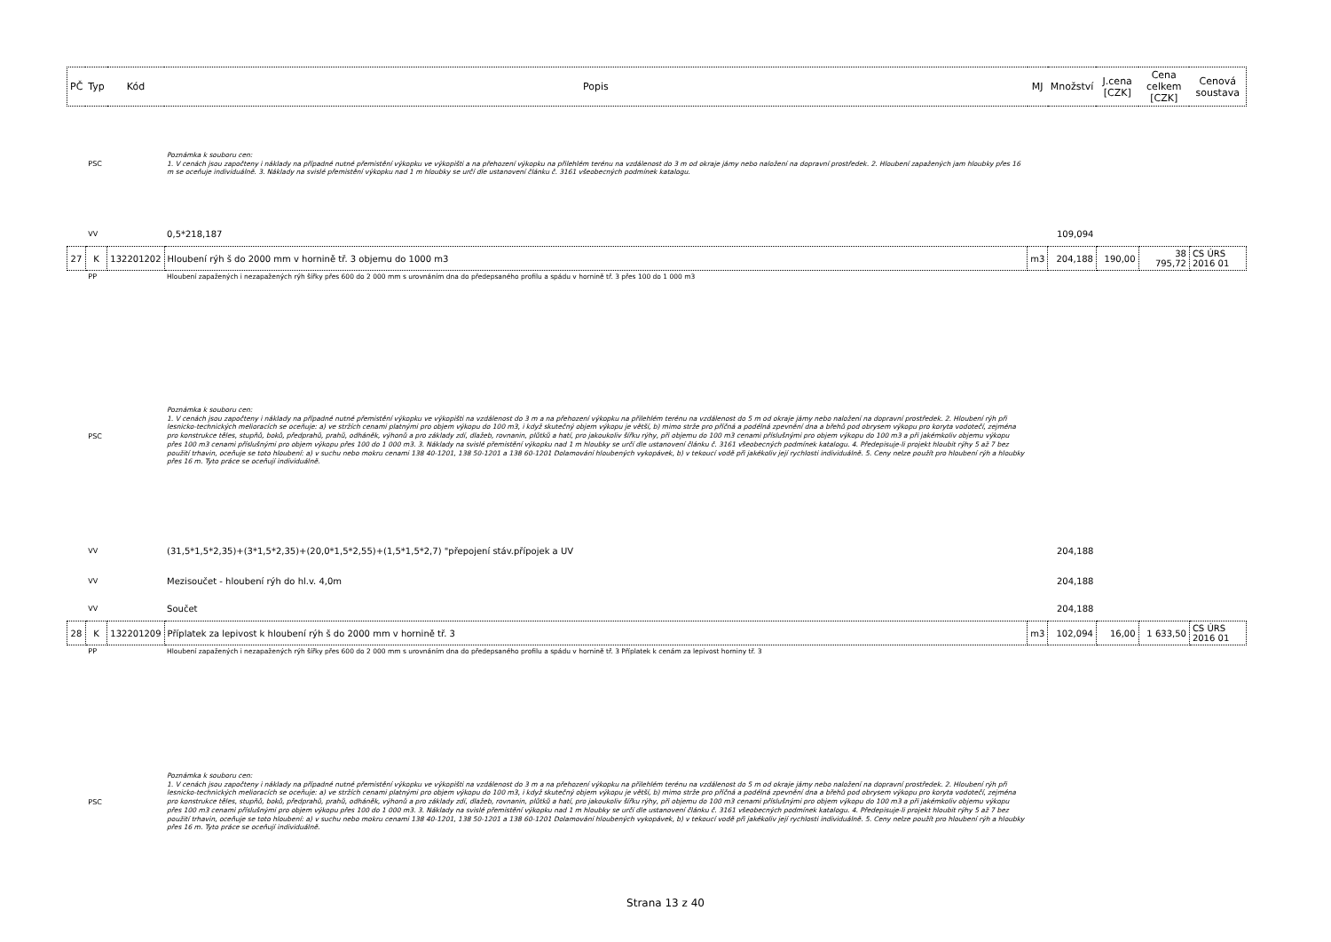| PČ | Typ | Kód | Popis | MJ | Množství | J.cena [CZK] | Cena celkem [CZK] | Cenová soustava |
| --- | --- | --- | --- | --- | --- | --- | --- | --- |
| | PSC | | Poznámka k souboru cen: 1. V cenách jsou započteny i náklady na případné nutné přemistění výkopku ve výkopišti a na přehození výkopku na přilehlém terénu na vzdálenost do 3 m od okraje jámy nebo naložení na dopravní prostředek. 2. Hloubení zapažených jam hloubky přes 16 m se oceňuje individuálně. 3. Náklady na svislé přemistění výkopku nad 1 m hloubky se určí dle ustanovení článku č. 3161 všeobecných podmínek katalogu. | | | | | |
| | VV | | 0,5*218,187 | | 109,094 | | | |
| 27 | K | 132201202 | Hloubení rýh š do 2000 mm v hornině tř. 3 objemu do 1000 m3 | m3 | 204,188 | 190,00 | 38 795,72 | CS ÚRS 2016 01 |
| | PP | | Hloubení zapažených i nezapažených rýh šířky přes 600 do 2 000 mm s urovnáním dna do předepsaného profilu a spádu v hornině tř. 3 přes 100 do 1 000 m3 | | | | | |
| | PSC | | Poznámka k souboru cen: 1. V cenách jsou započteny i náklady na případné nutné přemistění výkopku ve výkopišti na vzdálenost do 3 m a na přehození výkopku na přilehlém terénu na vzdálenost do 5 m od okraje jámy nebo naložení na dopravní prostředek. 2. Hloubení rýh při lesnicko-technických melioracích se oceňuje: a) ve stržích cenami platnými pro objem výkopu do 100 m3, i když skutečný objem výkopu je větší, b) mimo strže pro příčná a podélná zpevnění dna a břehů pod obrysem výkopu pro koryta vodotečí, zejména pro konstrukce těles, stupňů, boků, předprahů, prahů, odháněk, výhonů a pro základy zdí, dlažeb, rovnanin, plůtků a hatí, pro jakoukoliv šířku rýhy, při objemu do 100 m3 cenami příslušnými pro objem výkopu do 100 m3 a při jakémkoliv objemu výkopu přes 100 m3 cenami příslušnými pro objem výkopu přes 100 do 1 000 m3. 3. Náklady na svislé přemistění výkopku nad 1 m hloubky se určí dle ustanovení článku č. 3161 všeobecných podmínek katalogu. 4. Předepisuje-li projekt hloubit rýhy 5 až 7 bez použití trhavin, oceňuje se toto hloubení: a) v suchu nebo mokru cenami 138 40-1201, 138 50-1201 a 138 60-1201 Dolamování hloubených vykopávek, b) v tekoucí vodě při jakékoliv její rychlosti individuálně. 5. Ceny nelze použít pro hloubení rýh a hloubky přes 16 m. Tyto práce se oceňují individuálně. | | | | | |
| | VV | | (31,5*1,5*2,35)+(3*1,5*2,35)+(20,0*1,5*2,55)+(1,5*1,5*2,7) "přepojení stáv.přípojek a UV | | 204,188 | | | |
| | VV | | Mezisoučet - hloubení rýh do hl.v. 4,0m | | 204,188 | | | |
| | VV | | Součet | | 204,188 | | | |
| 28 | K | 132201209 | Příplatek za lepivost k hloubení rýh š do 2000 mm v hornině tř. 3 | m3 | 102,094 | 16,00 | 1 633,50 | CS ÚRS 2016 01 |
| | PP | | Hloubení zapažených i nezapažených rýh šířky přes 600 do 2 000 mm s urovnáním dna do předepsaného profilu a spádu v hornině tř. 3 Příplatek k cenám za lepivost horniny tř. 3 | | | | | |
| | PSC | | Poznámka k souboru cen: 1. V cenách jsou započteny i náklady na případné nutné přemistění výkopku ve výkopišti na vzdálenost do 3 m a na přehození výkopku na přilehlém terénu na vzdálenost do 5 m od okraje jámy nebo naložení na dopravní prostředek. 2. Hloubení rýh při lesnicko-technických melioracích se oceňuje: a) ve stržích cenami platnými pro objem výkopu do 100 m3, i když skutečný objem výkopu je větší, b) mimo strže pro příčná a podélná zpevnění dna a břehů pod obrysem výkopu pro koryta vodotečí, zejména pro konstrukce těles, stupňů, boků, předprahů, prahů, odháněk, výhonů a pro základy zdí, dlažeb, rovnanin, plůtků a hatí, pro jakoukoliv šířku rýhy, při objemu do 100 m3 cenami příslušnými pro objem výkopu do 100 m3 a při jakémkoliv objemu výkopu přes 100 m3 cenami příslušnými pro objem výkopu přes 100 do 1 000 m3. 3. Náklady na svislé přemistění výkopku nad 1 m hloubky se určí dle ustanovení článku č. 3161 všeobecných podmínek katalogu. 4. Předepisuje-li projekt hloubit rýhy 5 až 7 bez použití trhavin, oceňuje se toto hloubení: a) v suchu nebo mokru cenami 138 40-1201, 138 50-1201 a 138 60-1201 Dolamování hloubených vykopávek, b) v tekoucí vodě při jakékoliv její rychlosti individuálně. 5. Ceny nelze použít pro hloubení rýh a hloubky přes 16 m. Tyto práce se oceňují individuálně. | | | | | |
Strana 13 z 40